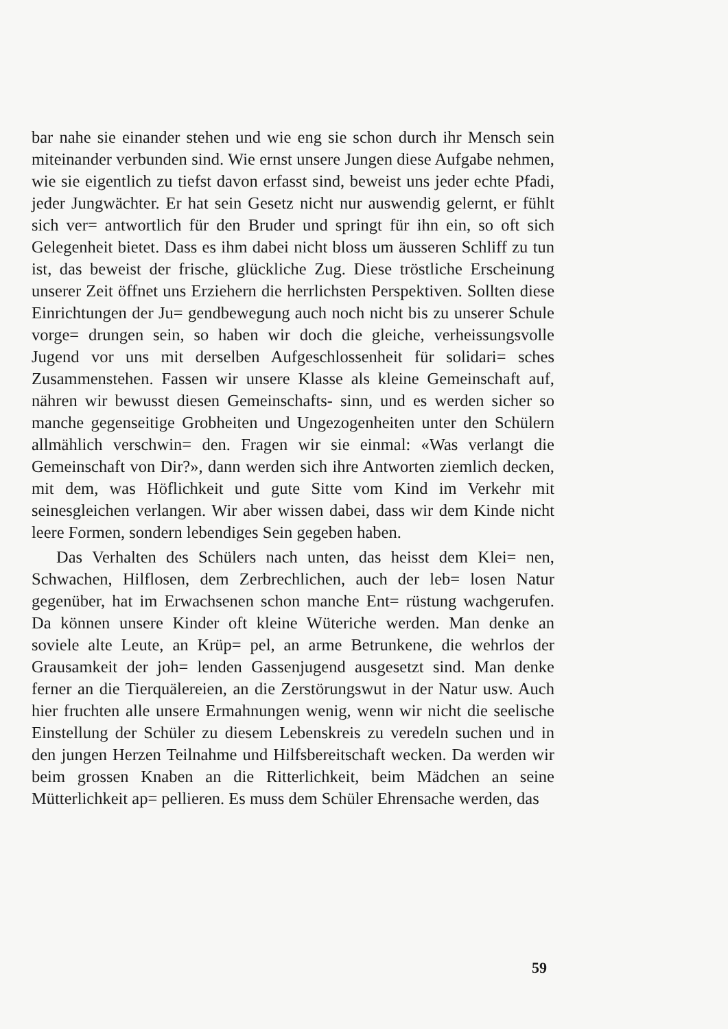bar nahe sie einander stehen und wie eng sie schon durch ihr Mensch sein miteinander verbunden sind. Wie ernst unsere Jungen diese Aufgabe nehmen, wie sie eigentlich zu tiefst davon erfasst sind, beweist uns jeder echte Pfadi, jeder Jungwächter. Er hat sein Gesetz nicht nur auswendig gelernt, er fühlt sich ver= antwortlich für den Bruder und springt für ihn ein, so oft sich Gelegenheit bietet. Dass es ihm dabei nicht bloss um äusseren Schliff zu tun ist, das beweist der frische, glückliche Zug. Diese tröstliche Erscheinung unserer Zeit öffnet uns Erziehern die herrlichsten Perspektiven. Sollten diese Einrichtungen der Ju= gendbewegung auch noch nicht bis zu unserer Schule vorge= drungen sein, so haben wir doch die gleiche, verheissungsvolle Jugend vor uns mit derselben Aufgeschlossenheit für solidari= sches Zusammenstehen. Fassen wir unsere Klasse als kleine Gemeinschaft auf, nähren wir bewusst diesen Gemeinschafts- sinn, und es werden sicher so manche gegenseitige Grobheiten und Ungezogenheiten unter den Schülern allmählich verschwin= den. Fragen wir sie einmal: «Was verlangt die Gemeinschaft von Dir?», dann werden sich ihre Antworten ziemlich decken, mit dem, was Höflichkeit und gute Sitte vom Kind im Verkehr mit seinesgleichen verlangen. Wir aber wissen dabei, dass wir dem Kinde nicht leere Formen, sondern lebendiges Sein gegeben haben.
Das Verhalten des Schülers nach unten, das heisst dem Klei= nen, Schwachen, Hilflosen, dem Zerbrechlichen, auch der leb= losen Natur gegenüber, hat im Erwachsenen schon manche Ent= rüstung wachgerufen. Da können unsere Kinder oft kleine Wüteriche werden. Man denke an soviele alte Leute, an Krüp= pel, an arme Betrunkene, die wehrlos der Grausamkeit der joh= lenden Gassenjugend ausgesetzt sind. Man denke ferner an die Tierquälereien, an die Zerstörungswut in der Natur usw. Auch hier fruchten alle unsere Ermahnungen wenig, wenn wir nicht die seelische Einstellung der Schüler zu diesem Lebenskreis zu veredeln suchen und in den jungen Herzen Teilnahme und Hilfsbereitschaft wecken. Da werden wir beim grossen Knaben an die Ritterlichkeit, beim Mädchen an seine Mütterlichkeit ap= pellieren. Es muss dem Schüler Ehrensache werden, das
59